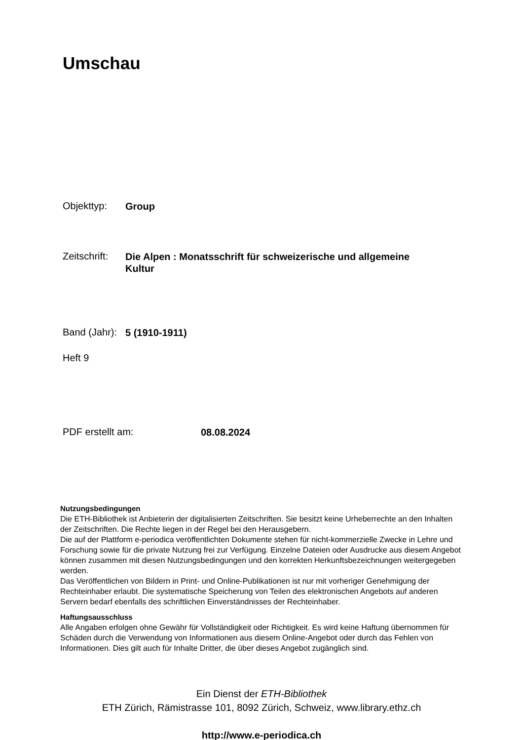Umschau
Objekttyp:
Group
Zeitschrift:
Die Alpen : Monatsschrift für schweizerische und allgemeine Kultur
Band (Jahr):
5 (1910-1911)
Heft 9
PDF erstellt am:
08.08.2024
Nutzungsbedingungen
Die ETH-Bibliothek ist Anbieterin der digitalisierten Zeitschriften. Sie besitzt keine Urheberrechte an den Inhalten der Zeitschriften. Die Rechte liegen in der Regel bei den Herausgebern.
Die auf der Plattform e-periodica veröffentlichten Dokumente stehen für nicht-kommerzielle Zwecke in Lehre und Forschung sowie für die private Nutzung frei zur Verfügung. Einzelne Dateien oder Ausdrucke aus diesem Angebot können zusammen mit diesen Nutzungsbedingungen und den korrekten Herkunftsbezeichnungen weitergegeben werden.
Das Veröffentlichen von Bildern in Print- und Online-Publikationen ist nur mit vorheriger Genehmigung der Rechteinhaber erlaubt. Die systematische Speicherung von Teilen des elektronischen Angebots auf anderen Servern bedarf ebenfalls des schriftlichen Einverständnisses der Rechteinhaber.
Haftungsausschluss
Alle Angaben erfolgen ohne Gewähr für Vollständigkeit oder Richtigkeit. Es wird keine Haftung übernommen für Schäden durch die Verwendung von Informationen aus diesem Online-Angebot oder durch das Fehlen von Informationen. Dies gilt auch für Inhalte Dritter, die über dieses Angebot zugänglich sind.
Ein Dienst der ETH-Bibliothek
ETH Zürich, Rämistrasse 101, 8092 Zürich, Schweiz, www.library.ethz.ch
http://www.e-periodica.ch